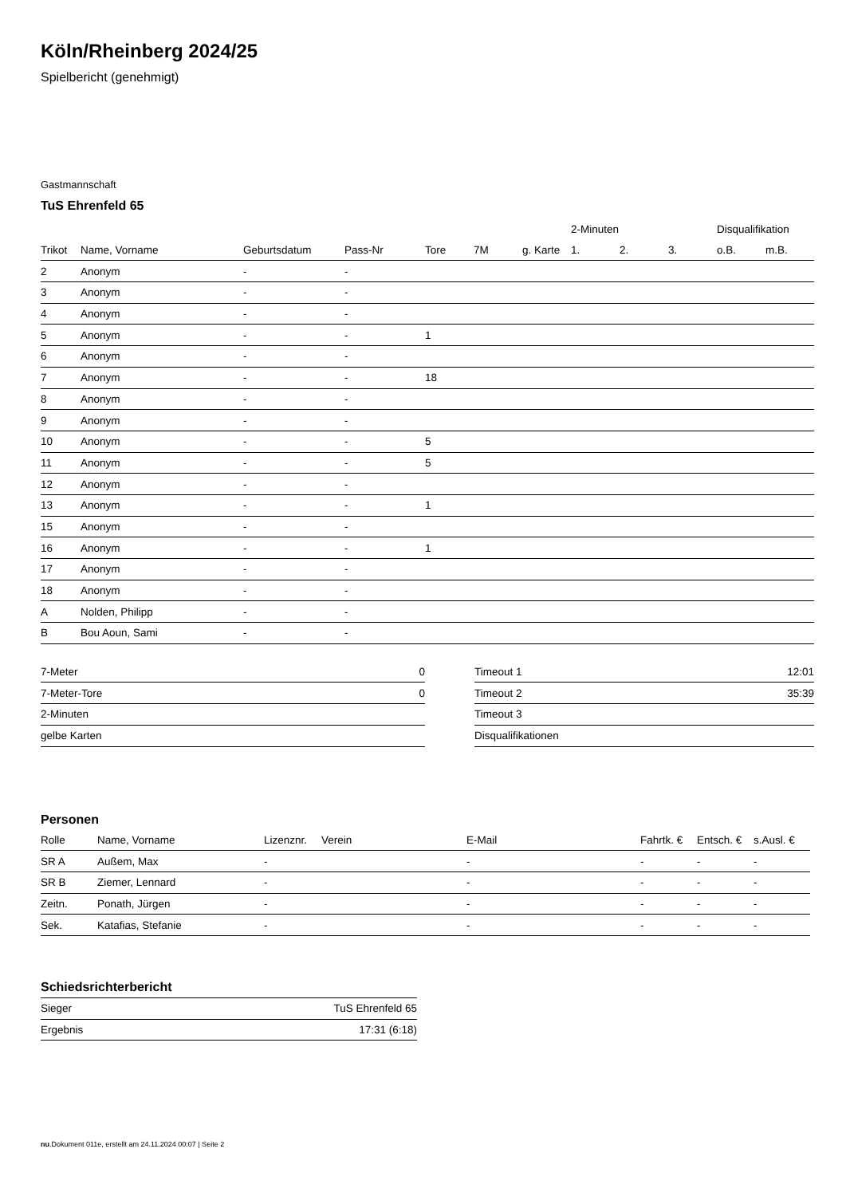Köln/Rheinberg 2024/25
Spielbericht (genehmigt)
Gastmannschaft
TuS Ehrenfeld 65
| | | | | | | | 2-Minuten | | | Disqualifikation | |
| --- | --- | --- | --- | --- | --- | --- | --- | --- | --- | --- | --- |
| Trikot | Name, Vorname | Geburtsdatum | Pass-Nr | Tore | 7M | g. Karte | 1. | 2. | 3. | o.B. | m.B. |
| 2 | Anonym | - | - | | | | | | | | |
| 3 | Anonym | - | - | | | | | | | | |
| 4 | Anonym | - | - | | | | | | | | |
| 5 | Anonym | - | - | 1 | | | | | | | |
| 6 | Anonym | - | - | | | | | | | | |
| 7 | Anonym | - | - | 18 | | | | | | | |
| 8 | Anonym | - | - | | | | | | | | |
| 9 | Anonym | - | - | | | | | | | | |
| 10 | Anonym | - | - | 5 | | | | | | | |
| 11 | Anonym | - | - | 5 | | | | | | | |
| 12 | Anonym | - | - | | | | | | | | |
| 13 | Anonym | - | - | 1 | | | | | | | |
| 15 | Anonym | - | - | | | | | | | | |
| 16 | Anonym | - | - | 1 | | | | | | | |
| 17 | Anonym | - | - | | | | | | | | |
| 18 | Anonym | - | - | | | | | | | | |
| A | Nolden, Philipp | - | - | | | | | | | | |
| B | Bou Aoun, Sami | - | - | | | | | | | | |
| 7-Meter | 0 |
| 7-Meter-Tore | 0 |
| 2-Minuten | |
| gelbe Karten | |
| Timeout 1 | 12:01 |
| Timeout 2 | 35:39 |
| Timeout 3 | |
| Disqualifikationen | |
Personen
| Rolle | Name, Vorname | Lizenznr. | Verein | E-Mail | Fahrtk. € | Entsch. € | s.Ausl. € |
| --- | --- | --- | --- | --- | --- | --- | --- |
| SR A | Außem, Max | - | | - | - | - | - |
| SR B | Ziemer, Lennard | - | | - | - | - | - |
| Zeitn. | Ponath, Jürgen | - | | - | - | - | - |
| Sek. | Katafias, Stefanie | - | | - | - | - | - |
Schiedsrichterbericht
| Sieger | TuS Ehrenfeld 65 |
| Ergebnis | 17:31 (6:18) |
nu.Dokument 011e, erstellt am 24.11.2024 00:07 | Seite 2